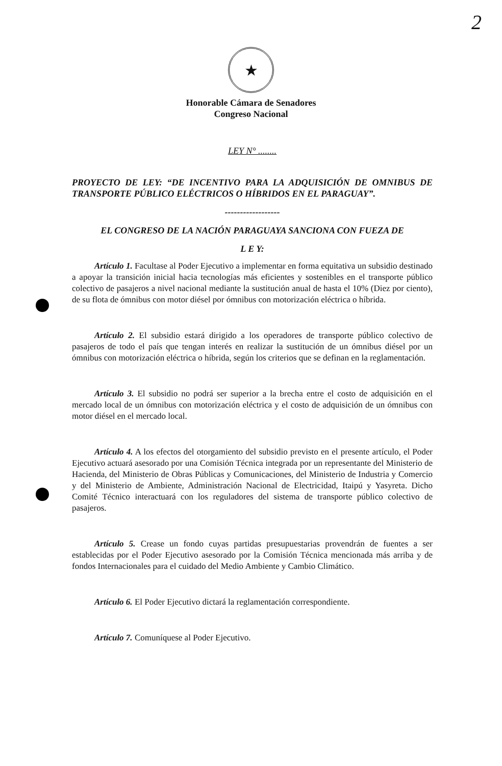2
★
Honorable Cámara de Senadores
Congreso Nacional
LEY N° ........
PROYECTO DE LEY: “DE INCENTIVO PARA LA ADQUISICIÓN DE OMNIBUS DE TRANSPORTE PÚBLICO ELÉCTRICOS O HÍBRIDOS EN EL PARAGUAY”.
------------------
EL CONGRESO DE LA NACIÓN PARAGUAYA SANCIONA CON FUEZA DE
L E Y:
Artículo 1. Facultase al Poder Ejecutivo a implementar en forma equitativa un subsidio destinado a apoyar la transición inicial hacia tecnologías más eficientes y sostenibles en el transporte público colectivo de pasajeros a nivel nacional mediante la sustitución anual de hasta el 10% (Diez por ciento), de su flota de ómnibus con motor diésel por ómnibus con motorización eléctrica o híbrida.
Artículo 2. El subsidio estará dirigido a los operadores de transporte público colectivo de pasajeros de todo el país que tengan interés en realizar la sustitución de un ómnibus diésel por un ómnibus con motorización eléctrica o híbrida, según los criterios que se definan en la reglamentación.
Artículo 3. El subsidio no podrá ser superior a la brecha entre el costo de adquisición en el mercado local de un ómnibus con motorización eléctrica y el costo de adquisición de un ómnibus con motor diésel en el mercado local.
Artículo 4. A los efectos del otorgamiento del subsidio previsto en el presente artículo, el Poder Ejecutivo actuará asesorado por una Comisión Técnica integrada por un representante del Ministerio de Hacienda, del Ministerio de Obras Públicas y Comunicaciones, del Ministerio de Industria y Comercio y del Ministerio de Ambiente, Administración Nacional de Electricidad, Itaipú y Yasyreta. Dicho Comité Técnico interactuará con los reguladores del sistema de transporte público colectivo de pasajeros.
Artículo 5. Crease un fondo cuyas partidas presupuestarias provendrán de fuentes a ser establecidas por el Poder Ejecutivo asesorado por la Comisión Técnica mencionada más arriba y de fondos Internacionales para el cuidado del Medio Ambiente y Cambio Climático.
Artículo 6. El Poder Ejecutivo dictará la reglamentación correspondiente.
Artículo 7. Comuníquese al Poder Ejecutivo.